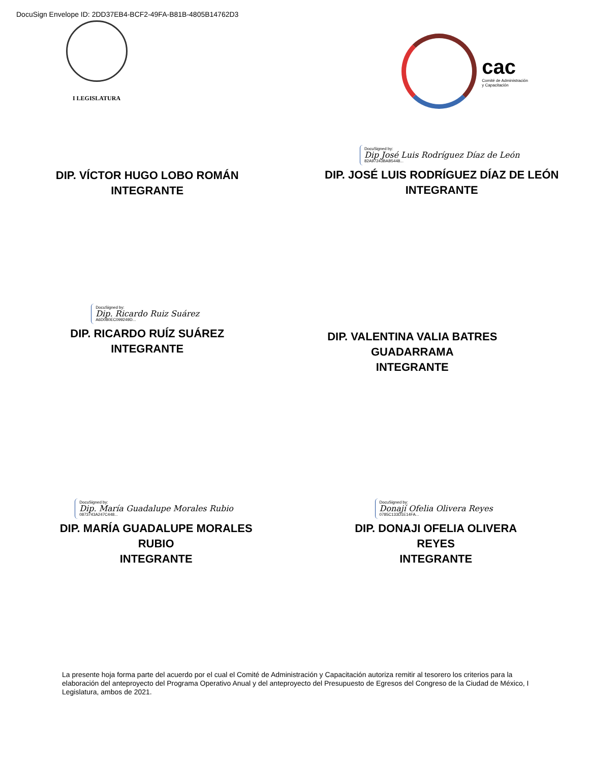DocuSign Envelope ID: 2DD37EB4-BCF2-49FA-B81B-4805B14762D3
I LEGISLATURA
cac
Comité de Administración
y Capacitación
DIP. VÍCTOR HUGO LOBO ROMÁN
INTEGRANTE
DocuSigned by: Dip José Luis Rodríguez Díaz de León 82A97243BAB5448...
DIP. JOSÉ LUIS RODRÍGUEZ DÍAZ DE LEÓN
INTEGRANTE
DocuSigned by: Dip. Ricardo Ruiz Suárez A6D080EC099249D...
DIP. RICARDO RUÍZ SUÁREZ
INTEGRANTE
DIP. VALENTINA VALIA BATRES
GUADARRAMA
INTEGRANTE
DocuSigned by: Dip. María Guadalupe Morales Rubio 0873743A247C448...
DIP. MARÍA GUADALUPE MORALES
RUBIO
INTEGRANTE
DocuSigned by: Donají Ofelia Olivera Reyes 0785C133D1E14FA...
DIP. DONAJI OFELIA OLIVERA
REYES
INTEGRANTE
La presente hoja forma parte del acuerdo por el cual el Comité de Administración y Capacitación autoriza remitir al tesorero los criterios para la elaboración del anteproyecto del Programa Operativo Anual y del anteproyecto del Presupuesto de Egresos del Congreso de la Ciudad de México, I Legislatura, ambos de 2021.